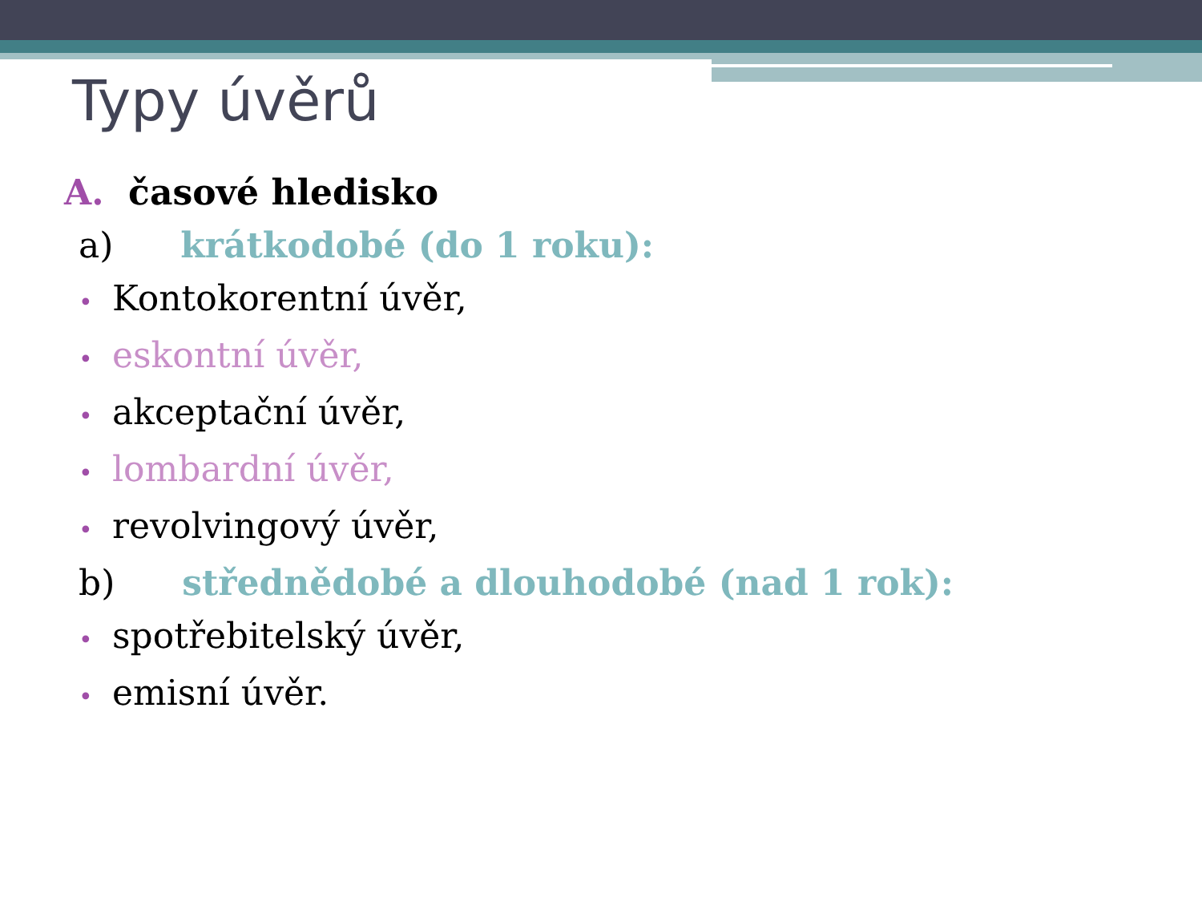Typy úvěrů
A. časové hledisko
a) krátkodobé (do 1 roku):
• Kontokorentní úvěr,
• eskontní úvěr,
• akceptační úvěr,
• lombardní úvěr,
• revolvingový úvěr,
b) střednědobé a dlouhodobé (nad 1 rok):
• spotřebitelský úvěr,
• emisní úvěr.